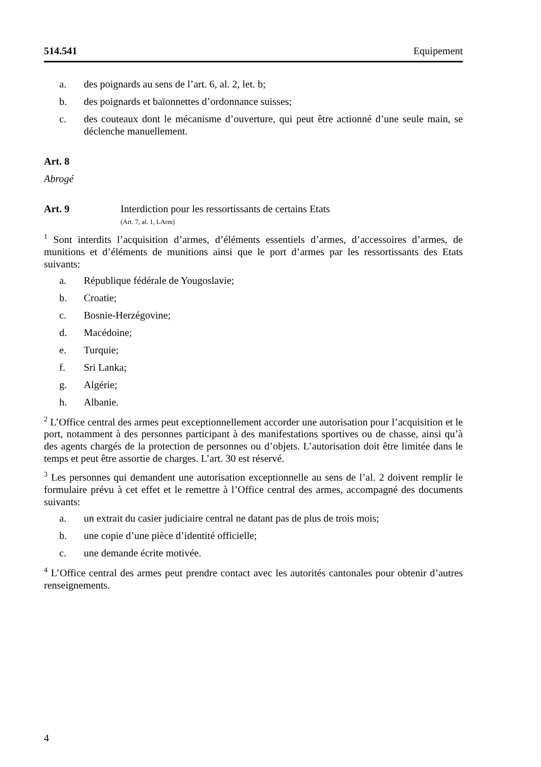514.541 Equipement
a. des poignards au sens de l’art. 6, al. 2, let. b;
b. des poignards et baïonnettes d’ordonnance suisses;
c. des couteaux dont le mécanisme d’ouverture, qui peut être actionné d’une seule main, se déclenche manuellement.
Art. 8
Abrogé
Art. 9 Interdiction pour les ressortissants de certains Etats
(Art. 7, al. 1, LArm)
<sup>1</sup> Sont interdits l’acquisition d’armes, d’éléments essentiels d’armes, d’accessoires d’armes, de munitions et d’éléments de munitions ainsi que le port d’armes par les ressortissants des Etats suivants:
a. République fédérale de Yougoslavie;
b. Croatie;
c. Bosnie-Herzégovine;
d. Macédoine;
e. Turquie;
f. Sri Lanka;
g. Algérie;
h. Albanie.
<sup>2</sup> L’Office central des armes peut exceptionnellement accorder une autorisation pour l’acquisition et le port, notamment à des personnes participant à des manifestations sportives ou de chasse, ainsi qu’à des agents chargés de la protection de personnes ou d’objets. L’autorisation doit être limitée dans le temps et peut être assortie de charges. L’art. 30 est réservé.
<sup>3</sup> Les personnes qui demandent une autorisation exceptionnelle au sens de l’al. 2 doivent remplir le formulaire prévu à cet effet et le remettre à l’Office central des armes, accompagné des documents suivants:
a. un extrait du casier judiciaire central ne datant pas de plus de trois mois;
b. une copie d’une pièce d’identité officielle;
c. une demande écrite motivée.
<sup>4</sup> L’Office central des armes peut prendre contact avec les autorités cantonales pour obtenir d’autres renseignements.
4